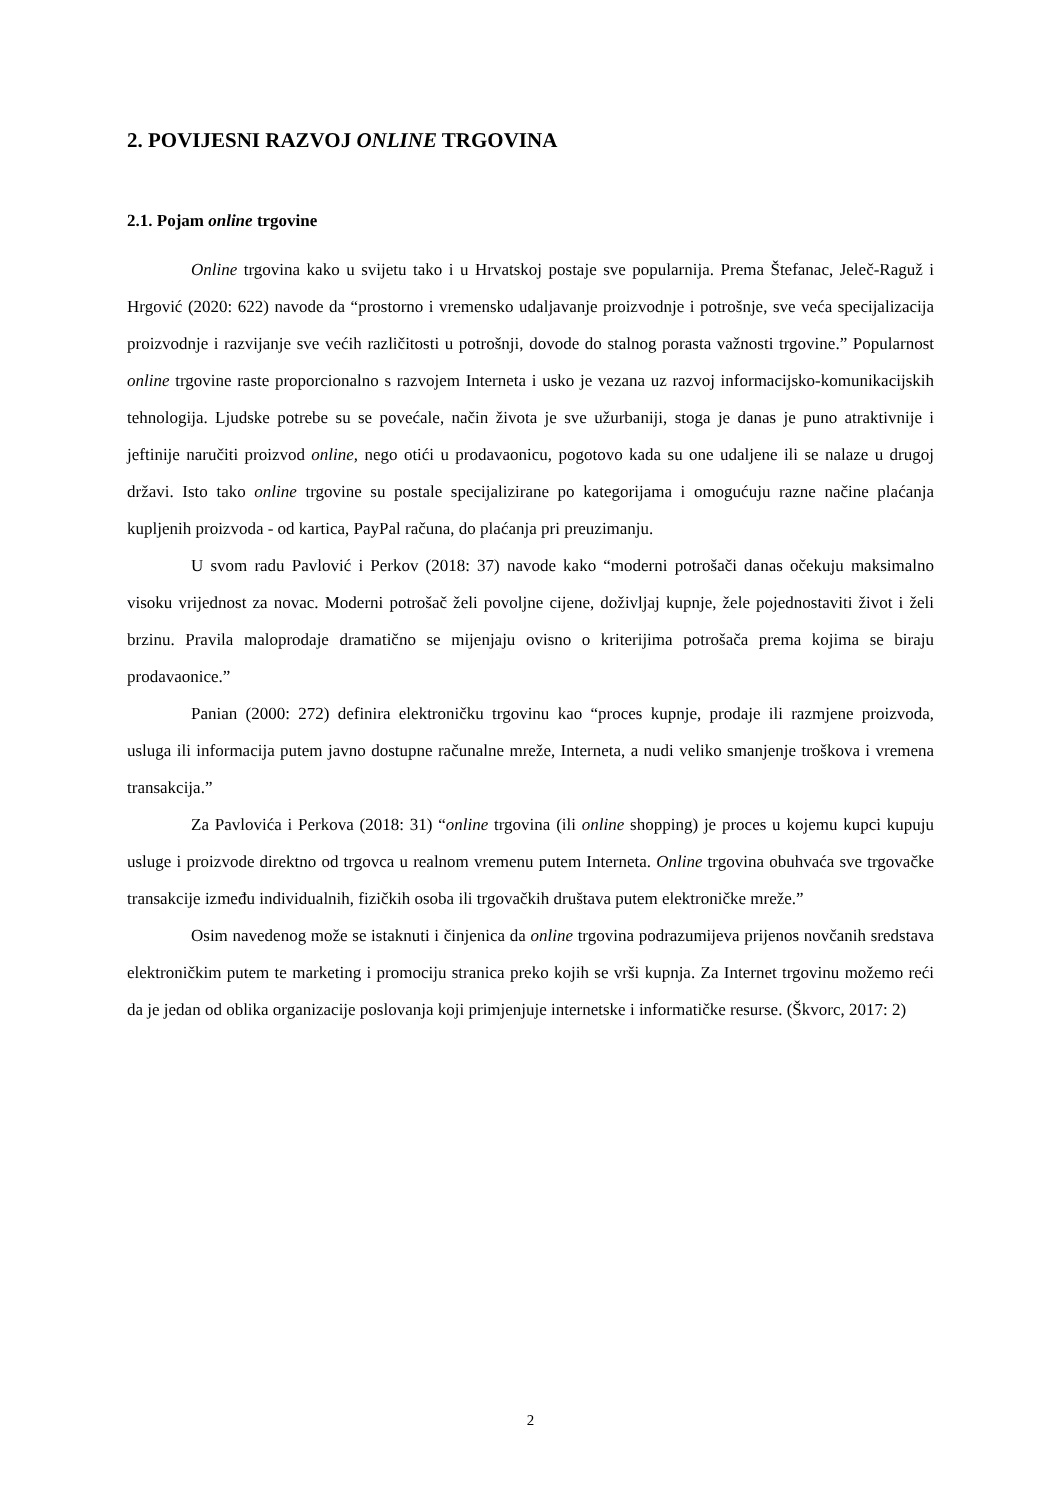2. POVIJESNI RAZVOJ ONLINE TRGOVINA
2.1. Pojam online trgovine
Online trgovina kako u svijetu tako i u Hrvatskoj postaje sve popularnija. Prema Štefanac, Jeleč-Raguž i Hrgović (2020: 622) navode da “prostorno i vremensko udaljavanje proizvodnje i potrošnje, sve veća specijalizacija proizvodnje i razvijanje sve većih različitosti u potrošnji, dovode do stalnog porasta važnosti trgovine.” Popularnost online trgovine raste proporcionalno s razvojem Interneta i usko je vezana uz razvoj informacijsko-komunikacijskih tehnologija. Ljudske potrebe su se povećale, način života je sve užurbaniji, stoga je danas je puno atraktivnije i jeftinije naručiti proizvod online, nego otići u prodavaonicu, pogotovo kada su one udaljene ili se nalaze u drugoj državi. Isto tako online trgovine su postale specijalizirane po kategorijama i omogućuju razne načine plaćanja kupljenih proizvoda - od kartica, PayPal računa, do plaćanja pri preuzimanju.
U svom radu Pavlović i Perkov (2018: 37) navode kako “moderni potrošači danas očekuju maksimalno visoku vrijednost za novac. Moderni potrošač želi povoljne cijene, doživljaj kupnje, žele pojednostaviti život i želi brzinu. Pravila maloprodaje dramatično se mijenjaju ovisno o kriterijima potrošača prema kojima se biraju prodavaonice.”
Panian (2000: 272) definira elektroničku trgovinu kao “proces kupnje, prodaje ili razmjene proizvoda, usluga ili informacija putem javno dostupne računalne mreže, Interneta, a nudi veliko smanjenje troškova i vremena transakcija.”
Za Pavlovića i Perkova (2018: 31) “online trgovina (ili online shopping) je proces u kojemu kupci kupuju usluge i proizvode direktno od trgovca u realnom vremenu putem Interneta. Online trgovina obuhvaća sve trgovačke transakcije između individualnih, fizičkih osoba ili trgovačkih društava putem elektroničke mreže.”
Osim navedenog može se istaknuti i činjenica da online trgovina podrazumijeva prijenos novčanih sredstava elektroničkim putem te marketing i promociju stranica preko kojih se vrši kupnja. Za Internet trgovinu možemo reći da je jedan od oblika organizacije poslovanja koji primjenjuje internetske i informatičke resurse. (Škvorc, 2017: 2)
2